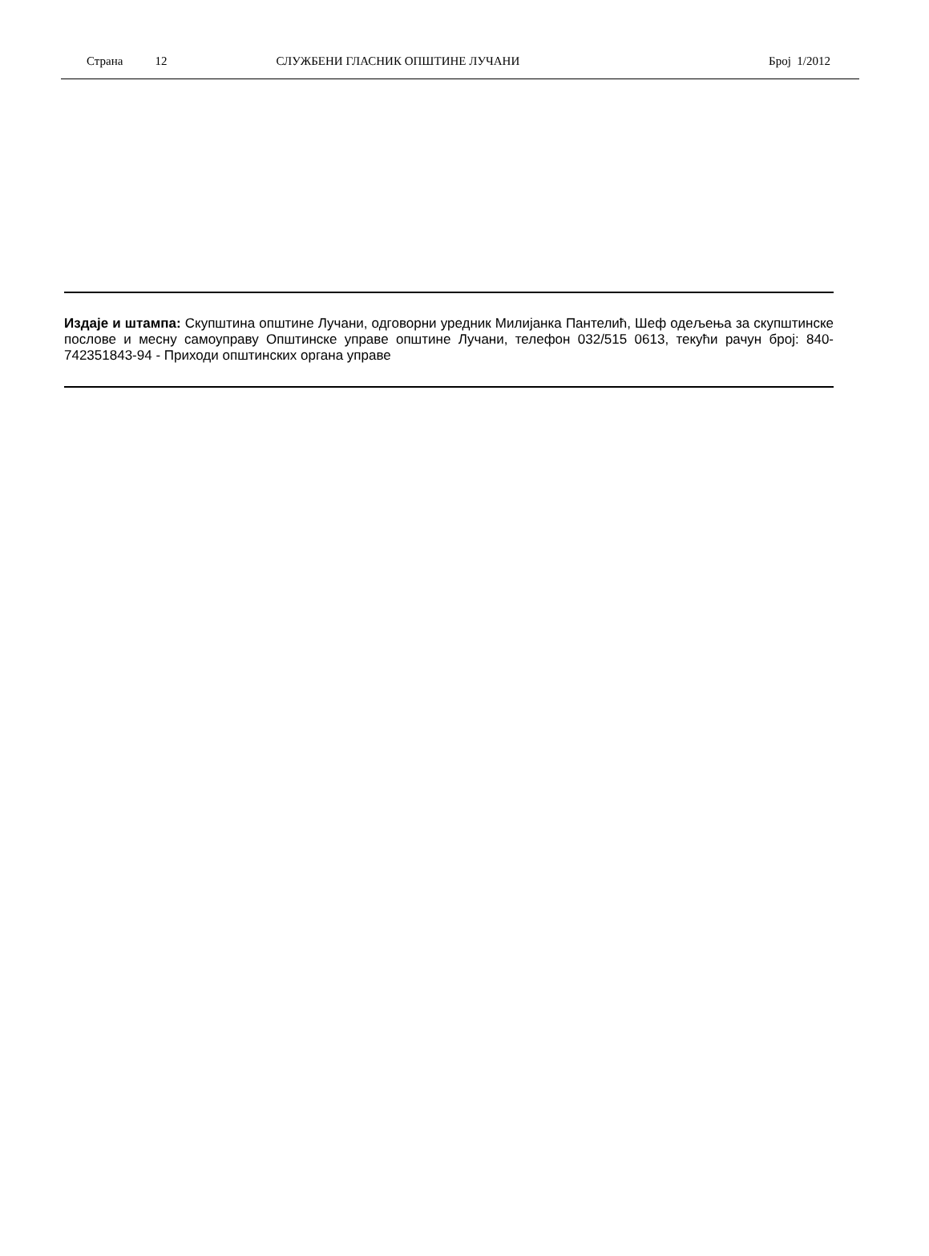Страна 12 СЛУЖБЕНИ ГЛАСНИК ОПШТИНЕ ЛУЧАНИ Број 1/2012
Издаје и штампа: Скупштина општине Лучани, одговорни уредник Милијанка Пантелић, Шеф одељења за скупштинске послове и месну самоуправу Општинске управе општине Лучани, телефон 032/515 0613, текући рачун број: 840-742351843-94 - Приходи општинских органа управе